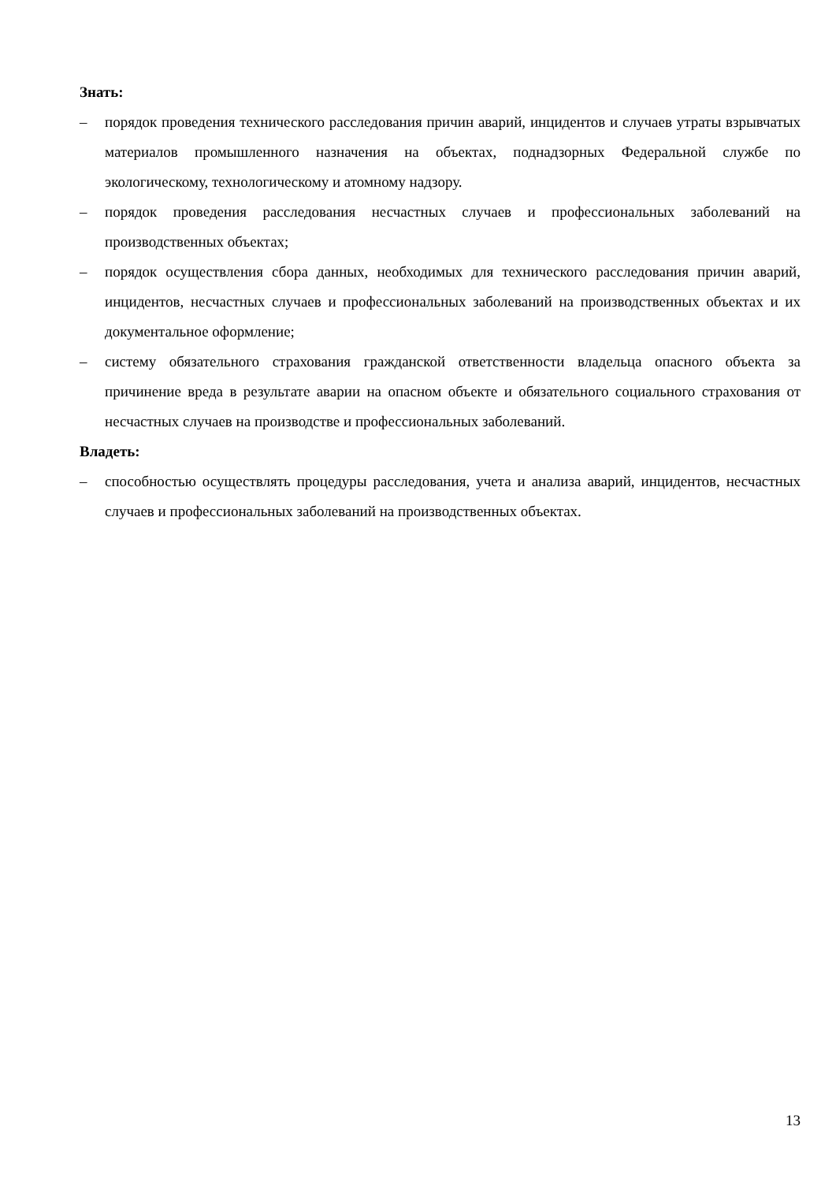Знать:
– порядок проведения технического расследования причин аварий, инцидентов и случаев утраты взрывчатых материалов промышленного назначения на объектах, поднадзорных Федеральной службе по экологическому, технологическому и атомному надзору.
– порядок проведения расследования несчастных случаев и профессиональных заболеваний на производственных объектах;
– порядок осуществления сбора данных, необходимых для технического расследования причин аварий, инцидентов, несчастных случаев и профессиональных заболеваний на производственных объектах и их документальное оформление;
– систему обязательного страхования гражданской ответственности владельца опасного объекта за причинение вреда в результате аварии на опасном объекте и обязательного социального страхования от несчастных случаев на производстве и профессиональных заболеваний.
Владеть:
– способностью осуществлять процедуры расследования, учета и анализа аварий, инцидентов, несчастных случаев и профессиональных заболеваний на производственных объектах.
13